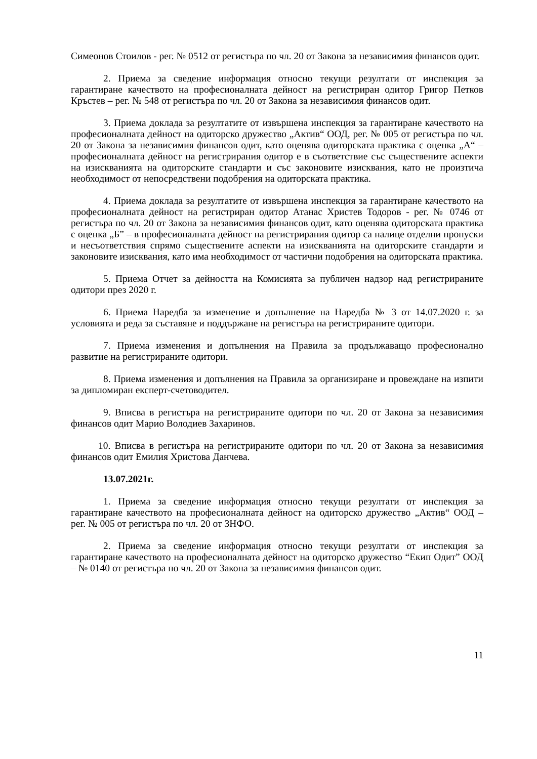Симеонов Стоилов - рег. № 0512 от регистъра по чл. 20 от Закона за независимия финансов одит.
2. Приема за сведение информация относно текущи резултати от инспекция за гарантиране качеството на професионалната дейност на регистриран одитор Григор Петков Кръстев – рег. № 548 от регистъра по чл. 20 от Закона за независимия финансов одит.
3. Приема доклада за резултатите от извършена инспекция за гарантиране качеството на професионалната дейност на одиторско дружество „Актив“ ООД, рег. № 005 от регистъра по чл. 20 от Закона за независимия финансов одит, като оценява одиторската практика с оценка „А“ – професионалната дейност на регистрирания одитор е в съответствие със съществените аспекти на изискванията на одиторските стандарти и със законовите изисквания, като не произтича необходимост от непосредствени подобрения на одиторската практика.
4. Приема доклада за резултатите от извършена инспекция за гарантиране качеството на професионалната дейност на регистриран одитор Атанас Христев Тодоров - рег. № 0746 от регистъра по чл. 20 от Закона за независимия финансов одит, като оценява одиторската практика с оценка „Б” – в професионалната дейност на регистрирания одитор са налице отделни пропуски и несъответствия спрямо съществените аспекти на изискванията на одиторските стандарти и законовите изисквания, като има необходимост от частични подобрения на одиторската практика.
5. Приема Отчет за дейността на Комисията за публичен надзор над регистрираните одитори през 2020 г.
6. Приема Наредба за изменение и допълнение на Наредба № 3 от 14.07.2020 г. за условията и реда за съставяне и поддържане на регистъра на регистрираните одитори.
7. Приема изменения и допълнения на Правила за продължаващо професионално развитие на регистрираните одитори.
8. Приема изменения и допълнения на Правила за организиране и провеждане на изпити за дипломиран експерт-счетоводител.
9. Вписва в регистъра на регистрираните одитори по чл. 20 от Закона за независимия финансов одит Марио Володиев Захаринов.
10. Вписва в регистъра на регистрираните одитори по чл. 20 от Закона за независимия финансов одит Емилия Христова Данчева.
13.07.2021г.
1. Приема за сведение информация относно текущи резултати от инспекция за гарантиране качеството на професионалната дейност на одиторско дружество „Актив“ ООД – рег. № 005 от регистъра по чл. 20 от ЗНФО.
2. Приема за сведение информация относно текущи резултати от инспекция за гарантиране качеството на професионалната дейност на одиторско дружество “Екип Одит” ООД – № 0140 от регистъра по чл. 20 от Закона за независимия финансов одит.
11